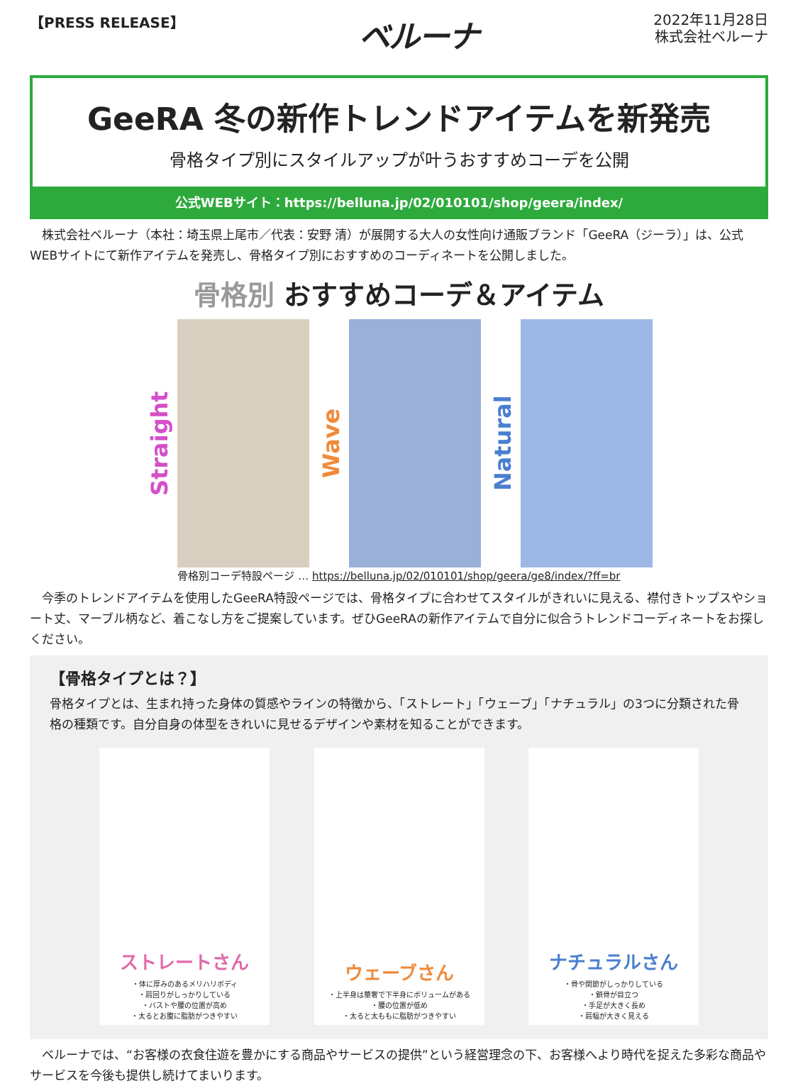【PRESS RELEASE】
ベルーナ
2022年11月28日
株式会社ベルーナ
GeeRA 冬の新作トレンドアイテムを新発売
骨格タイプ別にスタイルアップが叶うおすすめコーデを公開
公式WEBサイト：https://belluna.jp/02/010101/shop/geera/index/
　株式会社ベルーナ（本社：埼玉県上尾市／代表：安野 清）が展開する大人の女性向け通販ブランド「GeeRA（ジーラ）」は、公式WEBサイトにて新作アイテムを発売し、骨格タイプ別におすすめのコーディネートを公開しました。
骨格別 おすすめコーデ＆アイテム
Straight
Wave
Natural
骨格別コーデ特設ページ … https://belluna.jp/02/010101/shop/geera/ge8/index/?ff=br
　今季のトレンドアイテムを使用したGeeRA特設ページでは、骨格タイプに合わせてスタイルがきれいに見える、襟付きトップスやショート丈、マーブル柄など、着こなし方をご提案しています。ぜひGeeRAの新作アイテムで自分に似合うトレンドコーディネートをお探しください。
【骨格タイプとは？】
骨格タイプとは、生まれ持った身体の質感やラインの特徴から、「ストレート」「ウェーブ」「ナチュラル」の3つに分類された骨格の種類です。自分自身の体型をきれいに見せるデザインや素材を知ることができます。
ストレートさん
・体に厚みのあるメリハリボディ
・肩回りがしっかりしている
・バストや腰の位置が高め
・太るとお腹に脂肪がつきやすい
ウェーブさん
・上半身は華奢で下半身にボリュームがある
・腰の位置が低め
・太ると太ももに脂肪がつきやすい
ナチュラルさん
・骨や関節がしっかりしている
・鎖骨が目立つ
・手足が大きく長め
・肩幅が大きく見える
　ベルーナでは、“お客様の衣食住遊を豊かにする商品やサービスの提供”という経営理念の下、お客様へより時代を捉えた多彩な商品やサービスを今後も提供し続けてまいります。